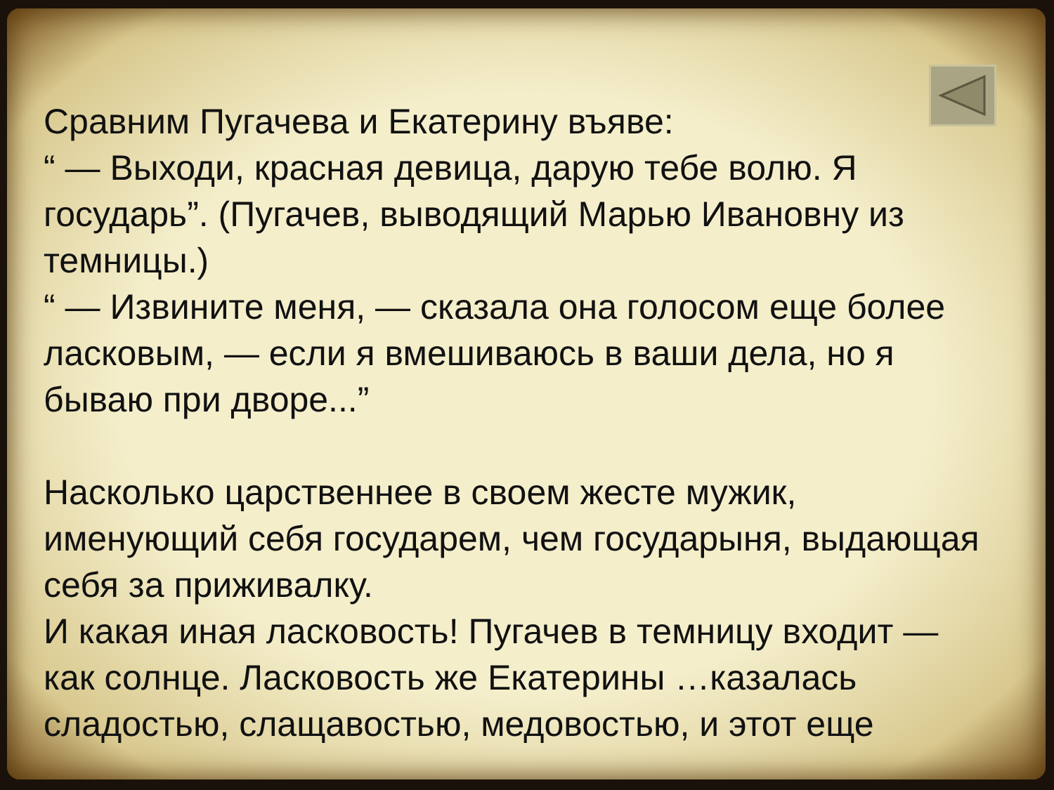Сравним Пугачева и Екатерину въяве:
“ — Выходи, красная девица, дарую тебе волю. Я государь”. (Пугачев, выводящий Марью Ивановну из темницы.)
“ — Извините меня, — сказала она голосом еще более ласковым, — если я вмешиваюсь в ваши дела, но я бываю при дворе...”
Насколько царственнее в своем жесте мужик, именующий себя государем, чем государыня, выдающая себя за приживалку.
И какая иная ласковость! Пугачев в темницу входит —
как солнце. Ласковость же Екатерины …казалась сладостью, слащавостью, медовостью, и этот еще